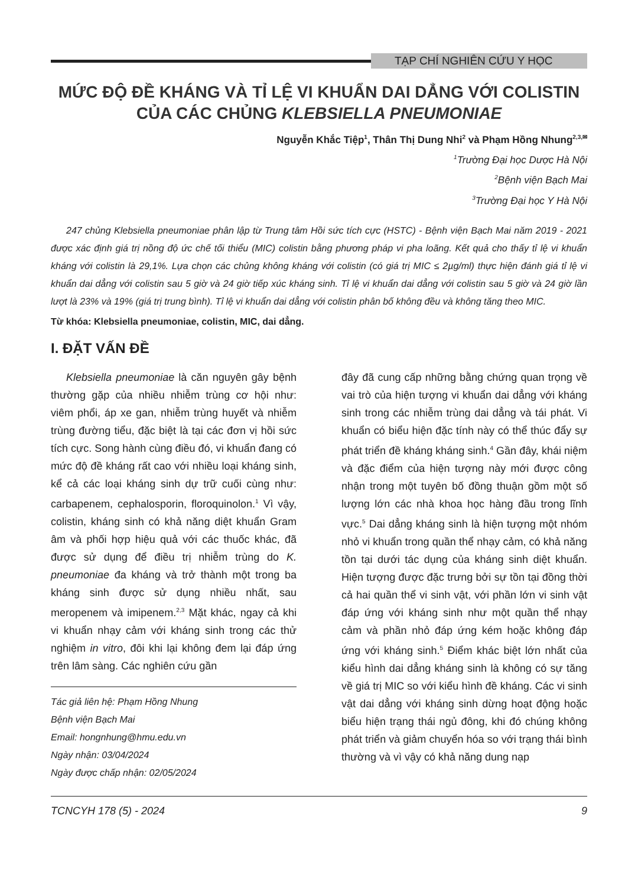TẠP CHÍ NGHIÊN CỨU Y HỌC
MỨC ĐỘ ĐỀ KHÁNG VÀ TỈ LỆ VI KHUẨN DAI DẲNG VỚI COLISTIN CỦA CÁC CHỦNG KLEBSIELLA PNEUMONIAE
Nguyễn Khắc Tiệp<sup>1</sup>, Thân Thị Dung Nhi<sup>2</sup> và Phạm Hồng Nhung<sup>2,3,✉</sup>
<sup>1</sup> Trường Đại học Dược Hà Nội
<sup>2</sup> Bệnh viện Bạch Mai
<sup>3</sup> Trường Đại học Y Hà Nội
247 chủng Klebsiella pneumoniae phân lập từ Trung tâm Hồi sức tích cực (HSTC) - Bệnh viện Bạch Mai năm 2019 - 2021 được xác định giá trị nồng độ ức chế tối thiểu (MIC) colistin bằng phương pháp vi pha loãng. Kết quả cho thấy tỉ lệ vi khuẩn kháng với colistin là 29,1%. Lựa chọn các chủng không kháng với colistin (có giá trị MIC ≤ 2µg/ml) thực hiện đánh giá tỉ lệ vi khuẩn dai dẳng với colistin sau 5 giờ và 24 giờ tiếp xúc kháng sinh. Tỉ lệ vi khuẩn dai dẳng với colistin sau 5 giờ và 24 giờ lần lượt là 23% và 19% (giá trị trung bình). Tỉ lệ vi khuẩn dai dẳng với colistin phân bố không đều và không tăng theo MIC.
Từ khóa: Klebsiella pneumoniae, colistin, MIC, dai dẳng.
I. ĐẶT VẤN ĐỀ
Klebsiella pneumoniae là căn nguyên gây bệnh thường gặp của nhiều nhiễm trùng cơ hội như: viêm phổi, áp xe gan, nhiễm trùng huyết và nhiễm trùng đường tiểu, đặc biệt là tại các đơn vị hồi sức tích cực. Song hành cùng điều đó, vi khuẩn đang có mức độ đề kháng rất cao với nhiều loại kháng sinh, kể cả các loại kháng sinh dự trữ cuối cùng như: carbapenem, cephalosporin, floroquinolon.<sup>1</sup> Vì vậy, colistin, kháng sinh có khả năng diệt khuẩn Gram âm và phối hợp hiệu quả với các thuốc khác, đã được sử dụng để điều trị nhiễm trùng do K. pneumoniae đa kháng và trở thành một trong ba kháng sinh được sử dụng nhiều nhất, sau meropenem và imipenem.<sup>2,3</sup> Mặt khác, ngay cả khi vi khuẩn nhạy cảm với kháng sinh trong các thử nghiệm in vitro, đôi khi lại không đem lại đáp ứng trên lâm sàng. Các nghiên cứu gần
Tác giả liên hệ: Phạm Hồng Nhung
Bệnh viện Bạch Mai
Email: hongnhung@hmu.edu.vn
Ngày nhận: 03/04/2024
Ngày được chấp nhận: 02/05/2024
đây đã cung cấp những bằng chứng quan trọng về vai trò của hiện tượng vi khuẩn dai dẳng với kháng sinh trong các nhiễm trùng dai dẳng và tái phát. Vi khuẩn có biểu hiện đặc tính này có thể thúc đẩy sự phát triển đề kháng kháng sinh.<sup>4</sup> Gần đây, khái niệm và đặc điểm của hiện tượng này mới được công nhận trong một tuyên bố đồng thuận gồm một số lượng lớn các nhà khoa học hàng đầu trong lĩnh vực.<sup>5</sup> Dai dẳng kháng sinh là hiện tượng một nhóm nhỏ vi khuẩn trong quần thể nhạy cảm, có khả năng tồn tại dưới tác dụng của kháng sinh diệt khuẩn. Hiện tượng được đặc trưng bởi sự tồn tại đồng thời cả hai quần thể vi sinh vật, với phần lớn vi sinh vật đáp ứng với kháng sinh như một quần thể nhạy cảm và phần nhỏ đáp ứng kém hoặc không đáp ứng với kháng sinh.<sup>5</sup> Điểm khác biệt lớn nhất của kiểu hình dai dẳng kháng sinh là không có sự tăng về giá trị MIC so với kiểu hình đề kháng. Các vi sinh vật dai dẳng với kháng sinh dừng hoạt động hoặc biểu hiện trạng thái ngủ đông, khi đó chúng không phát triển và giảm chuyển hóa so với trạng thái bình thường và vì vậy có khả năng dung nạp
TCNCYH 178 (5) - 2024 9